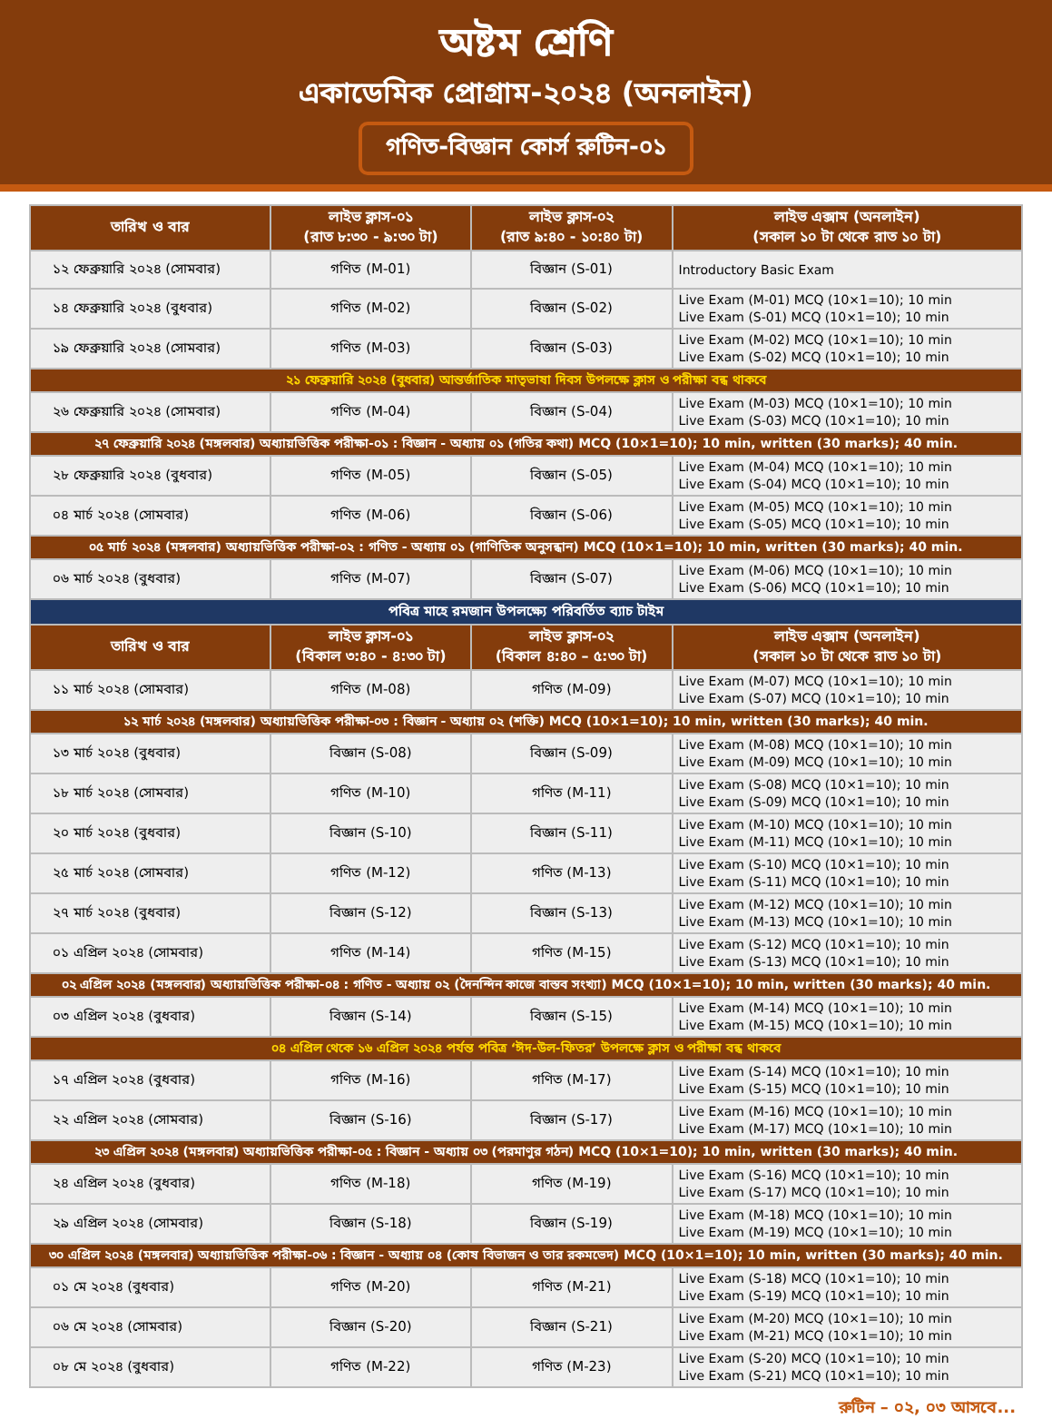অষ্টম শ্রেণি
একাডেমিক প্রোগ্রাম-২০২৪ (অনলাইন)
গণিত-বিজ্ঞান কোর্স রুটিন-০১
| তারিখ ও বার | লাইভ ক্লাস-০১ (রাত ৮:৩০ - ৯:৩০ টা) | লাইভ ক্লাস-০২ (রাত ৯:৪০ - ১০:৪০ টা) | লাইভ এক্সাম (অনলাইন) (সকাল ১০ টা থেকে রাত ১০ টা) |
| --- | --- | --- | --- |
| ১২ ফেব্রুয়ারি ২০২৪ (সোমবার) | গণিত (M-01) | বিজ্ঞান (S-01) | Introductory Basic Exam |
| ১৪ ফেব্রুয়ারি ২০২৪ (বুধবার) | গণিত (M-02) | বিজ্ঞান (S-02) | Live Exam (M-01) MCQ (10×1=10); 10 min Live Exam (S-01) MCQ (10×1=10); 10 min |
| ১৯ ফেব্রুয়ারি ২০২৪ (সোমবার) | গণিত (M-03) | বিজ্ঞান (S-03) | Live Exam (M-02) MCQ (10×1=10); 10 min Live Exam (S-02) MCQ (10×1=10); 10 min |
| ২১ ফেব্রুয়ারি ২০২৪ (বুধবার) আন্তর্জাতিক মাতৃভাষা দিবস উপলক্ষে ক্লাস ও পরীক্ষা বন্ধ থাকবে | | | |
| ২৬ ফেব্রুয়ারি ২০২৪ (সোমবার) | গণিত (M-04) | বিজ্ঞান (S-04) | Live Exam (M-03) MCQ (10×1=10); 10 min Live Exam (S-03) MCQ (10×1=10); 10 min |
| ২৭ ফেব্রুয়ারি ২০২৪ (মঙ্গলবার) অধ্যায়ভিত্তিক পরীক্ষা-০১ : বিজ্ঞান - অধ্যায় ০১ (গতির কথা) MCQ (10×1=10); 10 min, written (30 marks); 40 min. | | | |
| ২৮ ফেব্রুয়ারি ২০২৪ (বুধবার) | গণিত (M-05) | বিজ্ঞান (S-05) | Live Exam (M-04) MCQ (10×1=10); 10 min Live Exam (S-04) MCQ (10×1=10); 10 min |
| ০৪ মার্চ ২০২৪ (সোমবার) | গণিত (M-06) | বিজ্ঞান (S-06) | Live Exam (M-05) MCQ (10×1=10); 10 min Live Exam (S-05) MCQ (10×1=10); 10 min |
| ০৫ মার্চ ২০২৪ (মঙ্গলবার) অধ্যায়ভিত্তিক পরীক্ষা-০২ : গণিত - অধ্যায় ০১ (গাণিতিক অনুসন্ধান) MCQ (10×1=10); 10 min, written (30 marks); 40 min. | | | |
| ০৬ মার্চ ২০২৪ (বুধবার) | গণিত (M-07) | বিজ্ঞান (S-07) | Live Exam (M-06) MCQ (10×1=10); 10 min Live Exam (S-06) MCQ (10×1=10); 10 min |
| পবিত্র মাহে রমজান উপলক্ষ্যে পরিবর্তিত ব্যাচ টাইম | | | |
| তারিখ ও বার | লাইভ ক্লাস-০১ (বিকাল ৩:৪০ - ৪:৩০ টা) | লাইভ ক্লাস-০২ (বিকাল ৪:৪০ – ৫:৩০ টা) | লাইভ এক্সাম (অনলাইন) (সকাল ১০ টা থেকে রাত ১০ টা) |
| ১১ মার্চ ২০২৪ (সোমবার) | গণিত (M-08) | গণিত (M-09) | Live Exam (M-07) MCQ (10×1=10); 10 min Live Exam (S-07) MCQ (10×1=10); 10 min |
| ১২ মার্চ ২০২৪ (মঙ্গলবার) অধ্যায়ভিত্তিক পরীক্ষা-০৩ : বিজ্ঞান - অধ্যায় ০২ (শক্তি) MCQ (10×1=10); 10 min, written (30 marks); 40 min. | | | |
| ১৩ মার্চ ২০২৪ (বুধবার) | বিজ্ঞান (S-08) | বিজ্ঞান (S-09) | Live Exam (M-08) MCQ (10×1=10); 10 min Live Exam (M-09) MCQ (10×1=10); 10 min |
| ১৮ মার্চ ২০২৪ (সোমবার) | গণিত (M-10) | গণিত (M-11) | Live Exam (S-08) MCQ (10×1=10); 10 min Live Exam (S-09) MCQ (10×1=10); 10 min |
| ২০ মার্চ ২০২৪ (বুধবার) | বিজ্ঞান (S-10) | বিজ্ঞান (S-11) | Live Exam (M-10) MCQ (10×1=10); 10 min Live Exam (M-11) MCQ (10×1=10); 10 min |
| ২৫ মার্চ ২০২৪ (সোমবার) | গণিত (M-12) | গণিত (M-13) | Live Exam (S-10) MCQ (10×1=10); 10 min Live Exam (S-11) MCQ (10×1=10); 10 min |
| ২৭ মার্চ ২০২৪ (বুধবার) | বিজ্ঞান (S-12) | বিজ্ঞান (S-13) | Live Exam (M-12) MCQ (10×1=10); 10 min Live Exam (M-13) MCQ (10×1=10); 10 min |
| ০১ এপ্রিল ২০২৪ (সোমবার) | গণিত (M-14) | গণিত (M-15) | Live Exam (S-12) MCQ (10×1=10); 10 min Live Exam (S-13) MCQ (10×1=10); 10 min |
| ০২ এপ্রিল ২০২৪ (মঙ্গলবার) অধ্যায়ভিত্তিক পরীক্ষা-০৪ : গণিত - অধ্যায় ০২ (দৈনন্দিন কাজে বাস্তব সংখ্যা) MCQ (10×1=10); 10 min, written (30 marks); 40 min. | | | |
| ০৩ এপ্রিল ২০২৪ (বুধবার) | বিজ্ঞান (S-14) | বিজ্ঞান (S-15) | Live Exam (M-14) MCQ (10×1=10); 10 min Live Exam (M-15) MCQ (10×1=10); 10 min |
| ০৪ এপ্রিল থেকে ১৬ এপ্রিল ২০২৪ পর্যন্ত পবিত্র ‘ঈদ-উল-ফিতর’ উপলক্ষে ক্লাস ও পরীক্ষা বন্ধ থাকবে | | | |
| ১৭ এপ্রিল ২০২৪ (বুধবার) | গণিত (M-16) | গণিত (M-17) | Live Exam (S-14) MCQ (10×1=10); 10 min Live Exam (S-15) MCQ (10×1=10); 10 min |
| ২২ এপ্রিল ২০২৪ (সোমবার) | বিজ্ঞান (S-16) | বিজ্ঞান (S-17) | Live Exam (M-16) MCQ (10×1=10); 10 min Live Exam (M-17) MCQ (10×1=10); 10 min |
| ২৩ এপ্রিল ২০২৪ (মঙ্গলবার) অধ্যায়ভিত্তিক পরীক্ষা-০৫ : বিজ্ঞান - অধ্যায় ০৩ (পরমাণুর গঠন) MCQ (10×1=10); 10 min, written (30 marks); 40 min. | | | |
| ২৪ এপ্রিল ২০২৪ (বুধবার) | গণিত (M-18) | গণিত (M-19) | Live Exam (S-16) MCQ (10×1=10); 10 min Live Exam (S-17) MCQ (10×1=10); 10 min |
| ২৯ এপ্রিল ২০২৪ (সোমবার) | বিজ্ঞান (S-18) | বিজ্ঞান (S-19) | Live Exam (M-18) MCQ (10×1=10); 10 min Live Exam (M-19) MCQ (10×1=10); 10 min |
| ৩০ এপ্রিল ২০২৪ (মঙ্গলবার) অধ্যায়ভিত্তিক পরীক্ষা-০৬ : বিজ্ঞান - অধ্যায় ০৪ (কোষ বিভাজন ও তার রকমভেদ) MCQ (10×1=10); 10 min, written (30 marks); 40 min. | | | |
| ০১ মে ২০২৪ (বুধবার) | গণিত (M-20) | গণিত (M-21) | Live Exam (S-18) MCQ (10×1=10); 10 min Live Exam (S-19) MCQ (10×1=10); 10 min |
| ০৬ মে ২০২৪ (সোমবার) | বিজ্ঞান (S-20) | বিজ্ঞান (S-21) | Live Exam (M-20) MCQ (10×1=10); 10 min Live Exam (M-21) MCQ (10×1=10); 10 min |
| ০৮ মে ২০২৪ (বুধবার) | গণিত (M-22) | গণিত (M-23) | Live Exam (S-20) MCQ (10×1=10); 10 min Live Exam (S-21) MCQ (10×1=10); 10 min |
রুটিন – ০২, ০৩ আসবে...